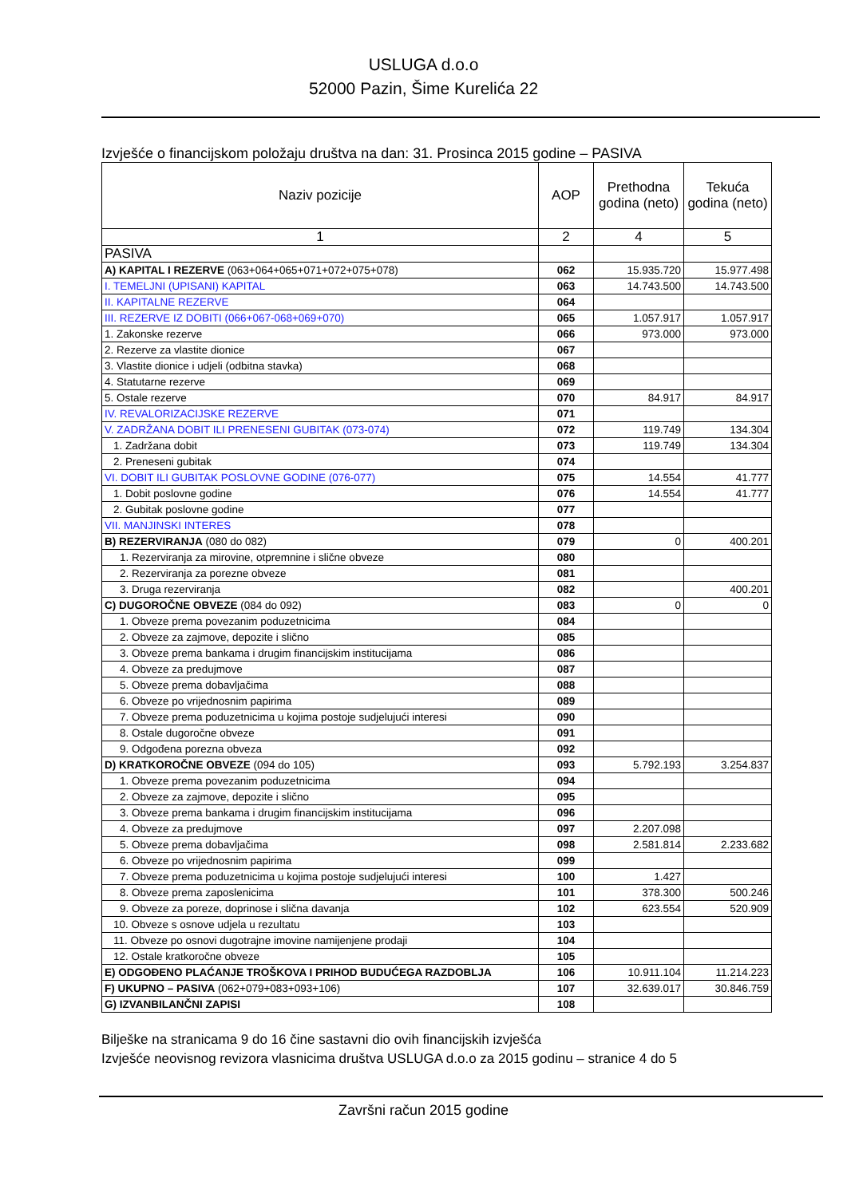USLUGA d.o.o
52000 Pazin, Šime Kurelića 22
Izvješće o financijskom položaju društva na dan: 31. Prosinca 2015 godine – PASIVA
| Naziv pozicije | AOP | Prethodna godina (neto) | Tekuća godina (neto) |
| --- | --- | --- | --- |
| 1 | 2 | 4 | 5 |
| PASIVA | | | |
| A) KAPITAL I REZERVE (063+064+065+071+072+075+078) | 062 | 15.935.720 | 15.977.498 |
| I. TEMELJNI (UPISANI) KAPITAL | 063 | 14.743.500 | 14.743.500 |
| II. KAPITALNE REZERVE | 064 | | |
| III. REZERVE IZ DOBITI (066+067-068+069+070) | 065 | 1.057.917 | 1.057.917 |
| 1. Zakonske rezerve | 066 | 973.000 | 973.000 |
| 2. Rezerve za vlastite dionice | 067 | | |
| 3. Vlastite dionice i udjeli (odbitna stavka) | 068 | | |
| 4. Statutarne rezerve | 069 | | |
| 5. Ostale rezerve | 070 | 84.917 | 84.917 |
| IV. REVALORIZACIJSKE REZERVE | 071 | | |
| V. ZADRŽANA DOBIT ILI PRENESENI GUBITAK (073-074) | 072 | 119.749 | 134.304 |
| 1. Zadržana dobit | 073 | 119.749 | 134.304 |
| 2. Preneseni gubitak | 074 | | |
| VI. DOBIT ILI GUBITAK POSLOVNE GODINE (076-077) | 075 | 14.554 | 41.777 |
| 1. Dobit poslovne godine | 076 | 14.554 | 41.777 |
| 2. Gubitak poslovne godine | 077 | | |
| VII. MANJINSKI INTERES | 078 | | |
| B) REZERVIRANJA (080 do 082) | 079 | 0 | 400.201 |
| 1. Rezerviranja za mirovine, otpremnine i slične obveze | 080 | | |
| 2. Rezerviranja za porezne obveze | 081 | | |
| 3. Druga rezerviranja | 082 | | 400.201 |
| C) DUGOROČNE OBVEZE (084 do 092) | 083 | 0 | 0 |
| 1. Obveze prema povezanim poduzetnicima | 084 | | |
| 2. Obveze za zajmove, depozite i slično | 085 | | |
| 3. Obveze prema bankama i drugim financijskim institucijama | 086 | | |
| 4. Obveze za predujmove | 087 | | |
| 5. Obveze prema dobavljačima | 088 | | |
| 6. Obveze po vrijednosnim papirima | 089 | | |
| 7. Obveze prema poduzetnicima u kojima postoje sudjelujući interesi | 090 | | |
| 8. Ostale dugoročne obveze | 091 | | |
| 9. Odgođena porezna obveza | 092 | | |
| D) KRATKOROČNE OBVEZE (094 do 105) | 093 | 5.792.193 | 3.254.837 |
| 1. Obveze prema povezanim poduzetnicima | 094 | | |
| 2. Obveze za zajmove, depozite i slično | 095 | | |
| 3. Obveze prema bankama i drugim financijskim institucijama | 096 | | |
| 4. Obveze za predujmove | 097 | 2.207.098 | |
| 5. Obveze prema dobavljačima | 098 | 2.581.814 | 2.233.682 |
| 6. Obveze po vrijednosnim papirima | 099 | | |
| 7. Obveze prema poduzetnicima u kojima postoje sudjelujući interesi | 100 | 1.427 | |
| 8. Obveze prema zaposlenicima | 101 | 378.300 | 500.246 |
| 9. Obveze za poreze, doprinose i slična davanja | 102 | 623.554 | 520.909 |
| 10. Obveze s osnove udjela u rezultatu | 103 | | |
| 11. Obveze po osnovi dugotrajne imovine namijenjene prodaji | 104 | | |
| 12. Ostale kratkoročne obveze | 105 | | |
| E) ODGOĐENO PLAĆANJE TROŠKOVA I PRIHOD BUDUĆEGA RAZDOBLJA | 106 | 10.911.104 | 11.214.223 |
| F) UKUPNO – PASIVA (062+079+083+093+106) | 107 | 32.639.017 | 30.846.759 |
| G) IZVANBILANČNI ZAPISI | 108 | | |
Bilješke na stranicama 9 do 16 čine sastavni dio ovih financijskih izvješća
Izvješće neovisnog revizora vlasnicima društva USLUGA d.o.o za 2015 godinu – stranice 4 do 5
Završni račun 2015 godine